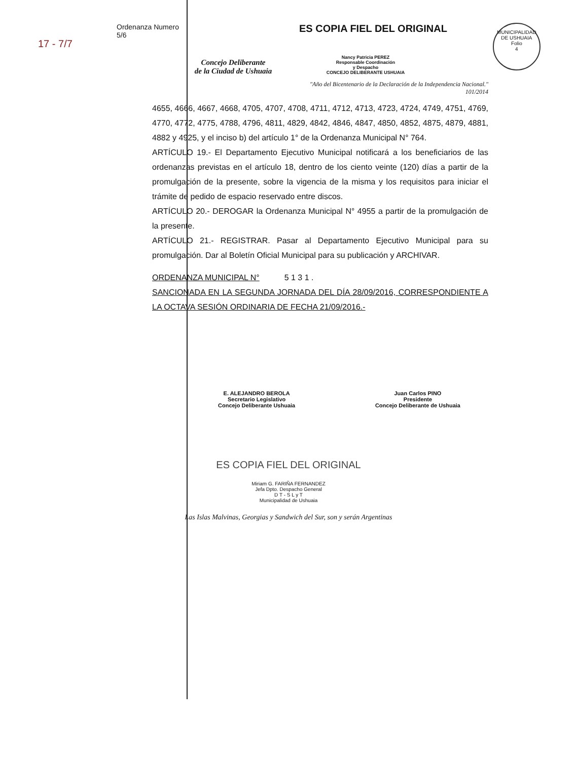17 - 7/7
Ordenanza Numero
5/6
Concejo Deliberante
de la Ciudad de Ushuaia
ES COPIA FIEL DEL ORIGINAL
Nancy Patricia PEREZ
Responsable Coordinación
y Despacho
CONCEJO DELIBERANTE USHUAIA
MUNICIPALIDAD DE USHUAIA
Folio
4
"Año del Bicentenario de la Declaración de la Independencia Nacional."
101/2014
4655, 4666, 4667, 4668, 4705, 4707, 4708, 4711, 4712, 4713, 4723, 4724, 4749, 4751, 4769, 4770, 4772, 4775, 4788, 4796, 4811, 4829, 4842, 4846, 4847, 4850, 4852, 4875, 4879, 4881, 4882 y 4925, y el inciso b) del artículo 1° de la Ordenanza Municipal N° 764.
ARTÍCULO 19.- El Departamento Ejecutivo Municipal notificará a los beneficiarios de las ordenanzas previstas en el artículo 18, dentro de los ciento veinte (120) días a partir de la promulgación de la presente, sobre la vigencia de la misma y los requisitos para iniciar el trámite de pedido de espacio reservado entre discos.
ARTÍCULO 20.- DEROGAR la Ordenanza Municipal N° 4955 a partir de la promulgación de la presente.
ARTÍCULO 21.- REGISTRAR. Pasar al Departamento Ejecutivo Municipal para su promulgación. Dar al Boletín Oficial Municipal para su publicación y ARCHIVAR.
ORDENANZA MUNICIPAL N° 5 1 3 1 .
SANCIONADA EN LA SEGUNDA JORNADA DEL DÍA 28/09/2016, CORRESPONDIENTE A LA OCTAVA SESIÓN ORDINARIA DE FECHA 21/09/2016.-
E. ALEJANDRO BEROLA
Secretario Legislativo
Concejo Deliberante Ushuaia
Juan Carlos PINO
Presidente
Concejo Deliberante de Ushuaia
ES COPIA FIEL DEL ORIGINAL
Miriam G. FARIÑA FERNANDEZ
Jefa Dpto. Despacho General
D T - S L y T
Municipalidad de Ushuaia
Las Islas Malvinas, Georgias y Sandwich del Sur, son y serán Argentinas